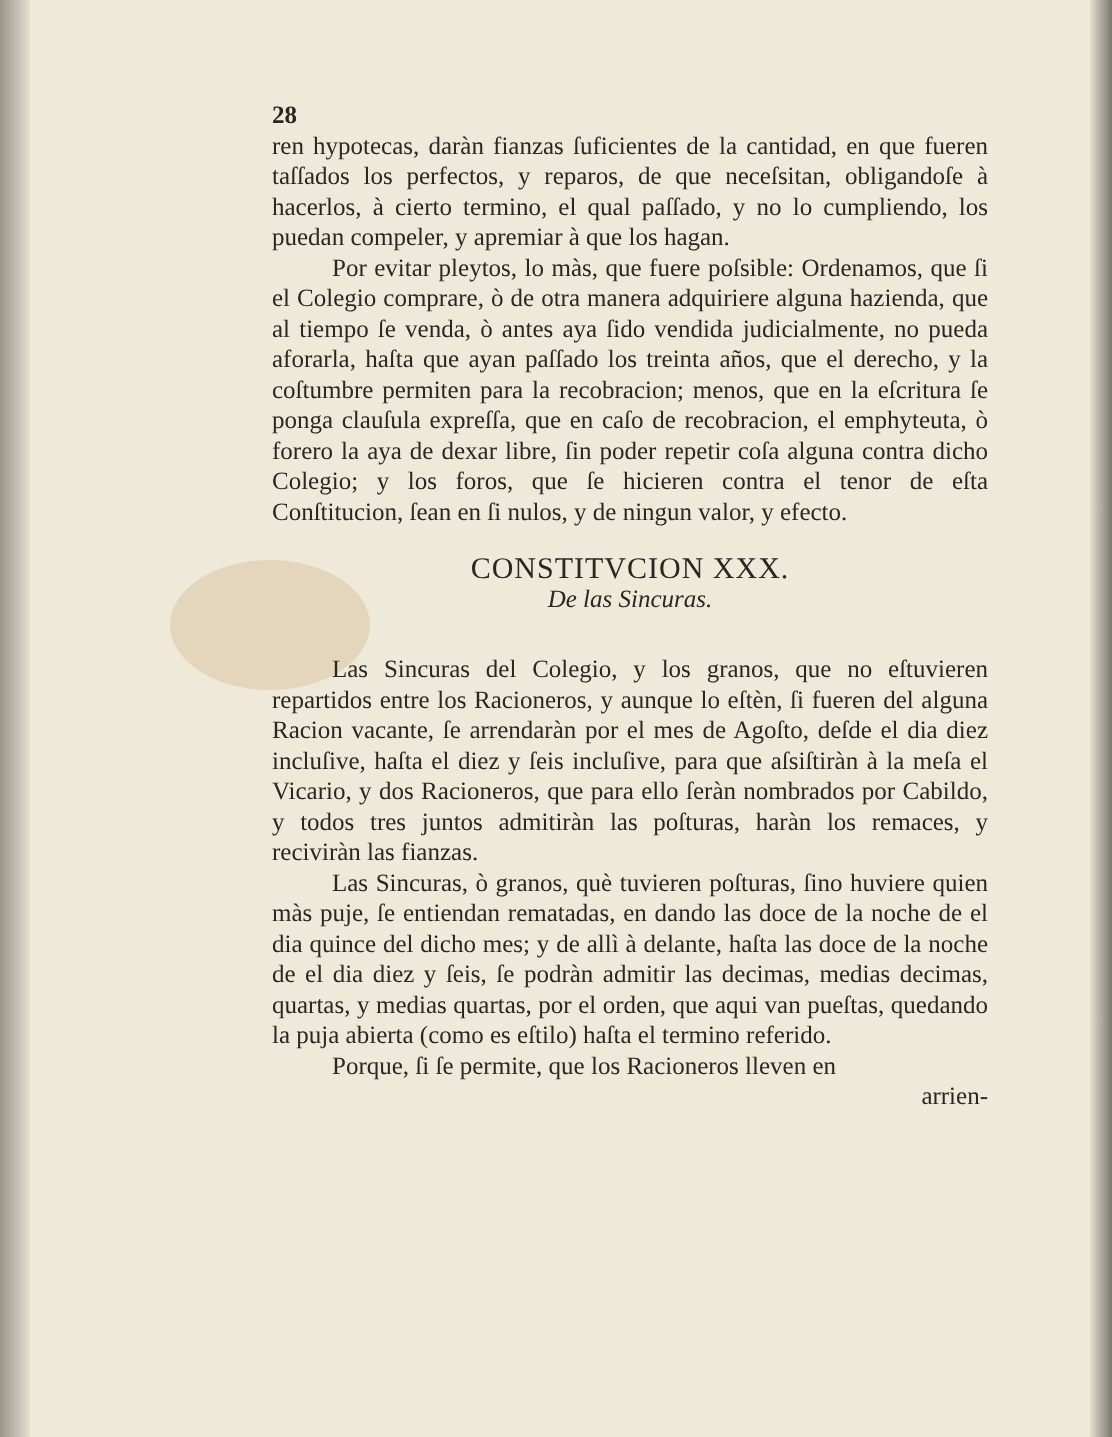28
ren hypotecas, daràn fianzas ſuficientes de la cantidad, en que fueren taſſados los perfectos, y reparos, de que neceſsitan, obligandoſe à hacerlos, à cierto termino, el qual paſſado, y no lo cumpliendo, los puedan compeler, y apremiar à que los hagan.
Por evitar pleytos, lo màs, que fuere poſsible: Ordenamos, que ſi el Colegio comprare, ò de otra manera adquiriere alguna hazienda, que al tiempo ſe venda, ò antes aya ſido vendida judicialmente, no pueda aforarla, haſta que ayan paſſado los treinta años, que el derecho, y la coſtumbre permiten para la recobracion; menos, que en la eſcritura ſe ponga clauſula expreſſa, que en caſo de recobracion, el emphyteuta, ò forero la aya de dexar libre, ſin poder repetir coſa alguna contra dicho Colegio; y los foros, que ſe hicieren contra el tenor de eſta Conſtitucion, ſean en ſi nulos, y de ningun valor, y efecto.
CONSTITVCION XXX.
De las Sincuras.
Las Sincuras del Colegio, y los granos, que no eſtuvieren repartidos entre los Racioneros, y aunque lo eſtèn, ſi fueren del alguna Racion vacante, ſe arrendaràn por el mes de Agoſto, deſde el dia diez incluſive, haſta el diez y ſeis incluſive, para que aſsiſtiràn à la meſa el Vicario, y dos Racioneros, que para ello ſeràn nombrados por Cabildo, y todos tres juntos admitiràn las poſturas, haràn los remaces, y reciviràn las fianzas.
Las Sincuras, ò granos, què tuvieren poſturas, ſino huviere quien màs puje, ſe entiendan rematadas, en dando las doce de la noche de el dia quince del dicho mes; y de allì à delante, haſta las doce de la noche de el dia diez y ſeis, ſe podràn admitir las decimas, medias decimas, quartas, y medias quartas, por el orden, que aqui van pueſtas, quedando la puja abierta (como es eſtilo) haſta el termino referido.
Porque, ſi ſe permite, que los Racioneros lleven en
arrien-